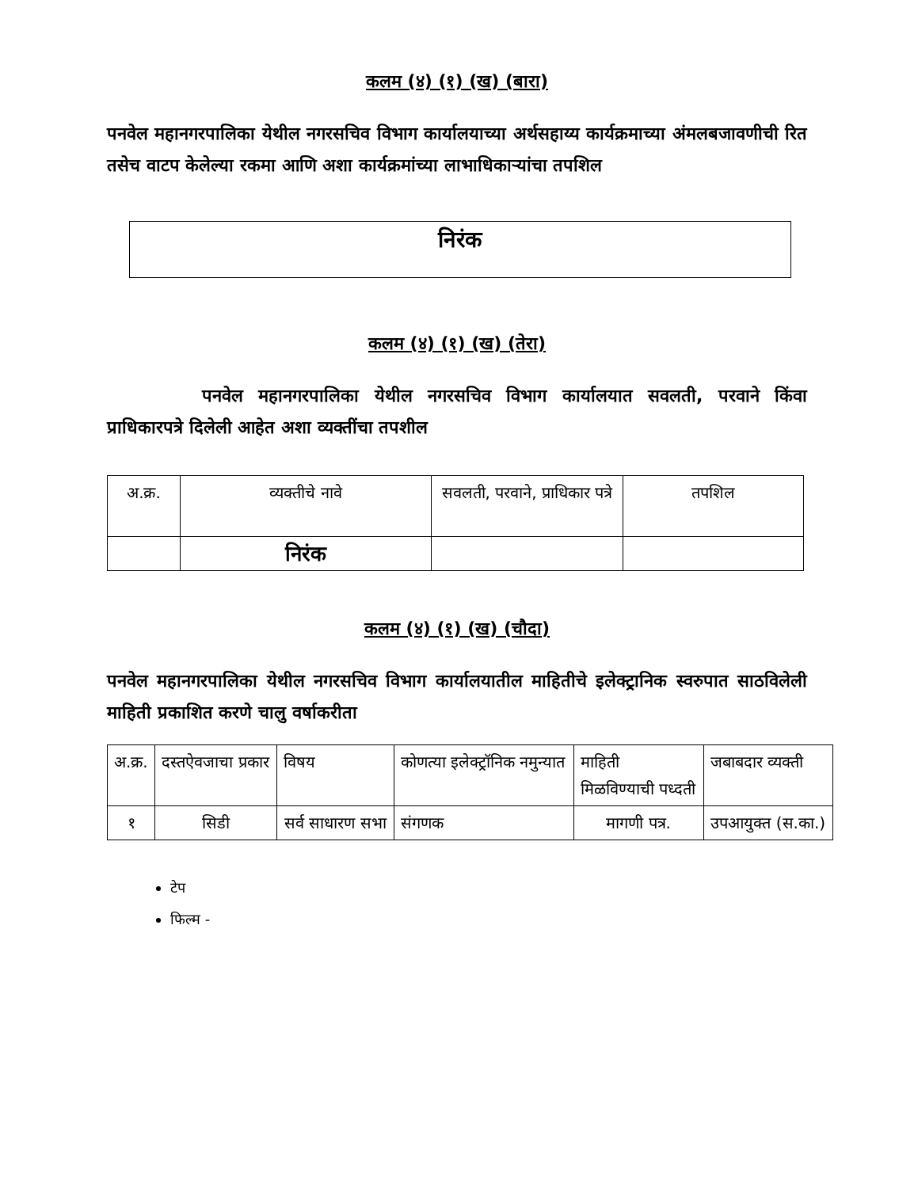कलम (४) (१) (ख) (बारा)
पनवेल महानगरपालिका येथील नगरसचिव विभाग कार्यालयाच्या अर्थसहाय्य कार्यक्रमाच्या अंमलबजावणीची रित तसेच वाटप केलेल्या रकमा आणि अशा कार्यक्रमांच्या लाभाधिकाऱ्यांचा तपशिल
निरंक
कलम (४) (१) (ख) (तेरा)
पनवेल महानगरपालिका येथील नगरसचिव विभाग कार्यालयात सवलती, परवाने किंवा प्राधिकारपत्रे दिलेली आहेत अशा व्यक्तींचा तपशील
| अ.क्र. | व्यक्तीचे नावे | सवलती, परवाने, प्राधिकार पत्रे | तपशिल |
| --- | --- | --- | --- |
| | निरंक | | |
कलम (४) (१) (ख) (चौदा)
पनवेल महानगरपालिका येथील नगरसचिव विभाग कार्यालयातील माहितीचे इलेक्ट्रानिक स्वरुपात साठविलेली माहिती प्रकाशित करणे चालु वर्षाकरीता
| अ.क्र. | दस्तऐवजाचा प्रकार | विषय | कोणत्या इलेक्ट्रॉनिक नमुन्यात | माहिती मिळविण्याची पध्दती | जबाबदार व्यक्ती |
| --- | --- | --- | --- | --- | --- |
| १ | सिडी | सर्व साधारण सभा | संगणक | मागणी पत्र. | उपआयुक्त (स.का.) |
टेप
फिल्म -